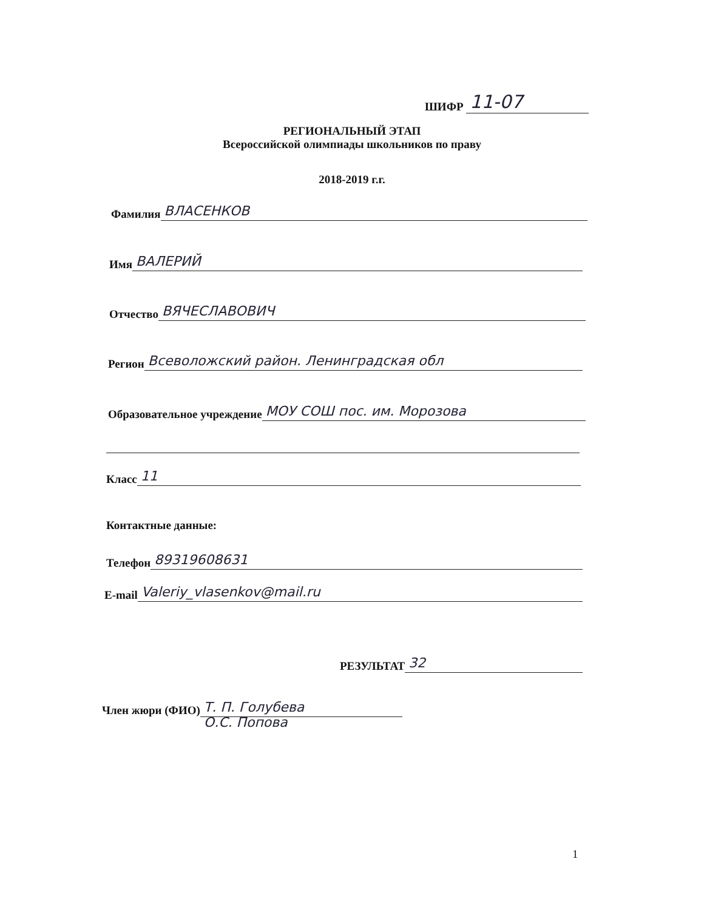ШИФР 11-07
РЕГИОНАЛЬНЫЙ ЭТАП
Всероссийской олимпиады школьников по праву
2018-2019 г.г.
Фамилия ВЛАСЕНКОВ
Имя ВАЛЕРИЙ
Отчество ВЯЧЕСЛАВОВИЧ
Регион Всеволожский район. Ленинградская обл
Образовательное учреждение МОУ СОШ пос. им. Морозова
Класс 11
Контактные данные:
Телефон 89319608631
E-mail Valeriy_vlasenkov@mail.ru
РЕЗУЛЬТАТ 32
Член жюри (ФИО) Т. П. Голубева
О.С. Попова
1